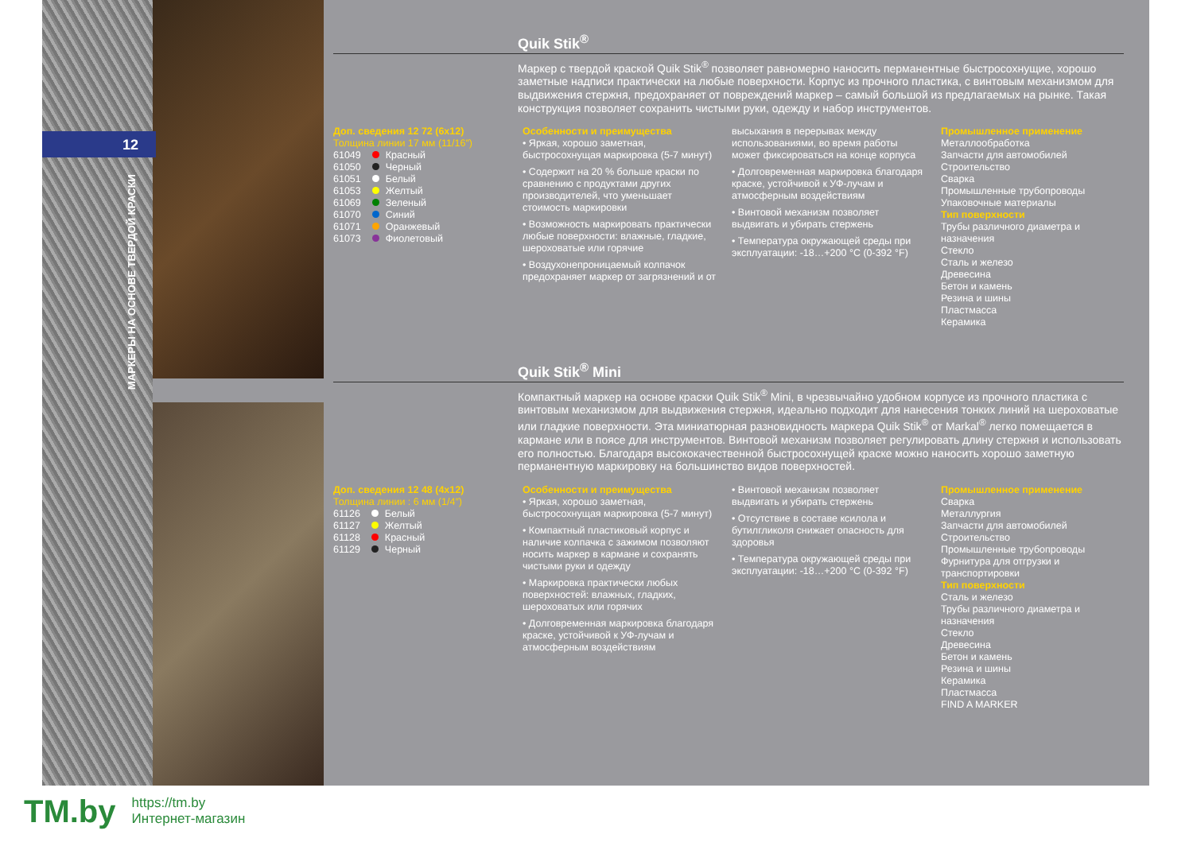12
МАРКЕРЫ НА ОСНОВЕ ТВЕРДОЙ КРАСКИ
Quik Stik<sup>®</sup>
Маркер с твердой краской Quik Stik<sup>®</sup> позволяет равномерно наносить перманентные быстросохнущие, хорошо заметные надписи практически на любые поверхности. Корпус из прочного пластика, с винтовым механизмом для выдвижения стержня, предохраняет от повреждений маркер – самый большой из предлагаемых на рынке. Такая конструкция позволяет сохранить чистыми руки, одежду и набор инструментов.
Доп. сведения 12 72 (6x12)
Толщина линии 17 мм (11/16″)
61049 Красный
61050 Черный
61051 Белый
61053 Желтый
61069 Зеленый
61070 Синий
61071 Оранжевый
61073 Фиолетовый
Особенности и преимущества
• Яркая, хорошо заметная, быстросохнущая маркировка (5-7 минут)
• Содержит на 20 % больше краски по сравнению с продуктами других производителей, что уменьшает стоимость маркировки
• Возможность маркировать практически любые поверхности: влажные, гладкие, шероховатые или горячие
• Воздухонепроницаемый колпачок предохраняет маркер от загрязнений и от
высыхания в перерывах между использованиями, во время работы может фиксироваться на конце корпуса
• Долговременная маркировка благодаря краске, устойчивой к УФ-лучам и атмосферным воздействиям
• Винтовой механизм позволяет выдвигать и убирать стержень
• Температура окружающей среды при эксплуатации: -18…+200 °C (0-392 °F)
Промышленное применение
Металлообработка
Запчасти для автомобилей
Строительство
Сварка
Промышленные трубопроводы
Упаковочные материалы
Тип поверхности
Трубы различного диаметра и назначения
Стекло
Сталь и железо
Древесина
Бетон и камень
Резина и шины
Пластмасса
Керамика
Quik Stik<sup>®</sup> Mini
Компактный маркер на основе краски Quik Stik<sup>®</sup> Mini, в чрезвычайно удобном корпусе из прочного пластика с винтовым механизмом для выдвижения стержня, идеально подходит для нанесения тонких линий на шероховатые или гладкие поверхности. Эта миниатюрная разновидность маркера Quik Stik<sup>®</sup> от Markal<sup>®</sup> легко помещается в кармане или в поясе для инструментов. Винтовой механизм позволяет регулировать длину стержня и использовать его полностью. Благодаря высококачественной быстросохнущей краске можно наносить хорошо заметную перманентную маркировку на большинство видов поверхностей.
Доп. сведения 12 48 (4x12)
Толщина линии : 6 мм (1/4″)
61126 Белый
61127 Желтый
61128 Красный
61129 Черный
Особенности и преимущества
• Яркая, хорошо заметная, быстросохнущая маркировка (5-7 минут)
• Компактный пластиковый корпус и наличие колпачка с зажимом позволяют носить маркер в кармане и сохранять чистыми руки и одежду
• Маркировка практически любых поверхностей: влажных, гладких, шероховатых или горячих
• Долговременная маркировка благодаря краске, устойчивой к УФ-лучам и атмосферным воздействиям
• Винтовой механизм позволяет выдвигать и убирать стержень
• Отсутствие в составе ксилола и бутилгликоля снижает опасность для здоровья
• Температура окружающей среды при эксплуатации: -18…+200 °C (0-392 °F)
Промышленное применение
Сварка
Металлургия
Запчасти для автомобилей
Строительство
Промышленные трубопроводы
Фурнитура для отгрузки и транспортировки
Тип поверхности
Сталь и железо
Трубы различного диаметра и назначения
Стекло
Древесина
Бетон и камень
Резина и шины
Керамика
Пластмасса
FIND A MARKER
TM.by
https://tm.by
Интернет-магазин